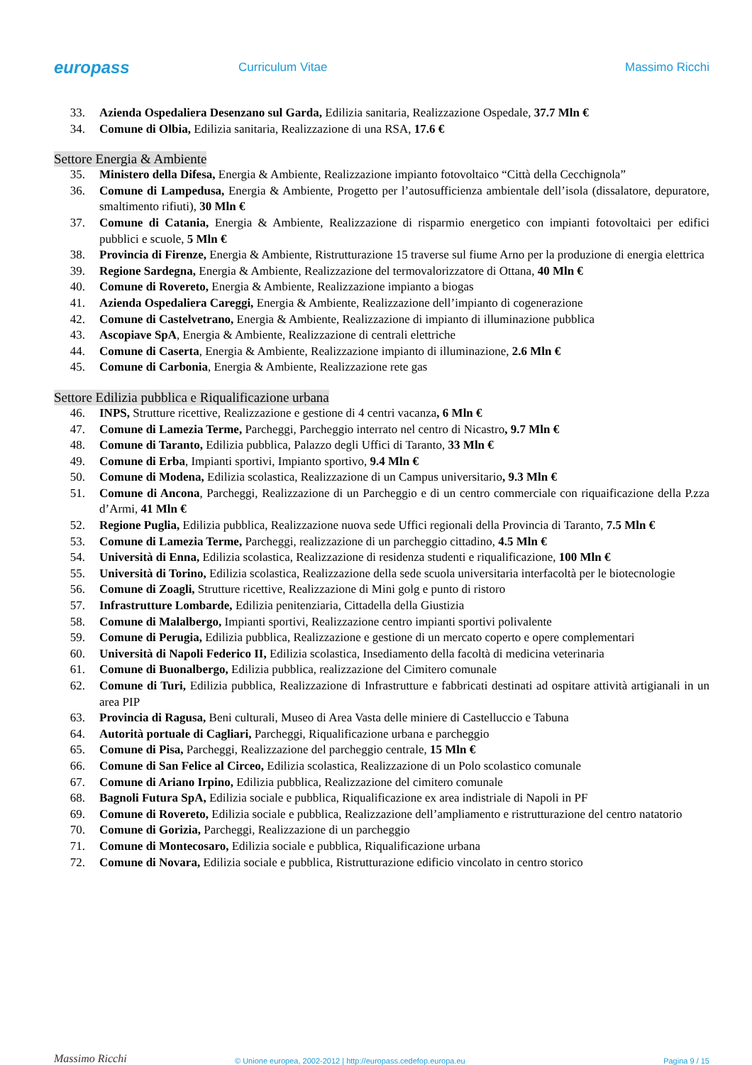europass
Curriculum Vitae Massimo Ricchi
33. Azienda Ospedaliera Desenzano sul Garda, Edilizia sanitaria, Realizzazione Ospedale, 37.7 Mln €
34. Comune di Olbia, Edilizia sanitaria, Realizzazione di una RSA, 17.6 €
Settore Energia & Ambiente
35. Ministero della Difesa, Energia & Ambiente, Realizzazione impianto fotovoltaico “Città della Cecchignola”
36. Comune di Lampedusa, Energia & Ambiente, Progetto per l’autosufficienza ambientale dell’isola (dissalatore, depuratore, smaltimento rifiuti), 30 Mln €
37. Comune di Catania, Energia & Ambiente, Realizzazione di risparmio energetico con impianti fotovoltaici per edifici pubblici e scuole, 5 Mln €
38. Provincia di Firenze, Energia & Ambiente, Ristrutturazione 15 traverse sul fiume Arno per la produzione di energia elettrica
39. Regione Sardegna, Energia & Ambiente, Realizzazione del termovalorizzatore di Ottana, 40 Mln €
40. Comune di Rovereto, Energia & Ambiente, Realizzazione impianto a biogas
41. Azienda Ospedaliera Careggi, Energia & Ambiente, Realizzazione dell’impianto di cogenerazione
42. Comune di Castelvetrano, Energia & Ambiente, Realizzazione di impianto di illuminazione pubblica
43. Ascopiave SpA, Energia & Ambiente, Realizzazione di centrali elettriche
44. Comune di Caserta, Energia & Ambiente, Realizzazione impianto di illuminazione, 2.6 Mln €
45. Comune di Carbonia, Energia & Ambiente, Realizzazione rete gas
Settore Edilizia pubblica e Riqualificazione urbana
46. INPS, Strutture ricettive, Realizzazione e gestione di 4 centri vacanza, 6 Mln €
47. Comune di Lamezia Terme, Parcheggi, Parcheggio interrato nel centro di Nicastro, 9.7 Mln €
48. Comune di Taranto, Edilizia pubblica, Palazzo degli Uffici di Taranto, 33 Mln €
49. Comune di Erba, Impianti sportivi, Impianto sportivo, 9.4 Mln €
50. Comune di Modena, Edilizia scolastica, Realizzazione di un Campus universitario, 9.3 Mln €
51. Comune di Ancona, Parcheggi, Realizzazione di un Parcheggio e di un centro commerciale con riquaificazione della P.zza d’Armi, 41 Mln €
52. Regione Puglia, Edilizia pubblica, Realizzazione nuova sede Uffici regionali della Provincia di Taranto, 7.5 Mln €
53. Comune di Lamezia Terme, Parcheggi, realizzazione di un parcheggio cittadino, 4.5 Mln €
54. Università di Enna, Edilizia scolastica, Realizzazione di residenza studenti e riqualificazione, 100 Mln €
55. Università di Torino, Edilizia scolastica, Realizzazione della sede scuola universitaria interfacoltà per le biotecnologie
56. Comune di Zoagli, Strutture ricettive, Realizzazione di Mini golg e punto di ristoro
57. Infrastrutture Lombarde, Edilizia penitenziaria, Cittadella della Giustizia
58. Comune di Malalbergo, Impianti sportivi, Realizzazione centro impianti sportivi polivalente
59. Comune di Perugia, Edilizia pubblica, Realizzazione e gestione di un mercato coperto e opere complementari
60. Università di Napoli Federico II, Edilizia scolastica, Insediamento della facoltà di medicina veterinaria
61. Comune di Buonalbergo, Edilizia pubblica, realizzazione del Cimitero comunale
62. Comune di Turi, Edilizia pubblica, Realizzazione di Infrastrutture e fabbricati destinati ad ospitare attività artigianali in un area PIP
63. Provincia di Ragusa, Beni culturali, Museo di Area Vasta delle miniere di Castelluccio e Tabuna
64. Autorità portuale di Cagliari, Parcheggi, Riqualificazione urbana e parcheggio
65. Comune di Pisa, Parcheggi, Realizzazione del parcheggio centrale, 15 Mln €
66. Comune di San Felice al Circeo, Edilizia scolastica, Realizzazione di un Polo scolastico comunale
67. Comune di Ariano Irpino, Edilizia pubblica, Realizzazione del cimitero comunale
68. Bagnoli Futura SpA, Edilizia sociale e pubblica, Riqualificazione ex area indistriale di Napoli in PF
69. Comune di Rovereto, Edilizia sociale e pubblica, Realizzazione dell’ampliamento e ristrutturazione del centro natatorio
70. Comune di Gorizia, Parcheggi, Realizzazione di un parcheggio
71. Comune di Montecosaro, Edilizia sociale e pubblica, Riqualificazione urbana
72. Comune di Novara, Edilizia sociale e pubblica, Ristrutturazione edificio vincolato in centro storico
Massimo Ricchi
© Unione europea, 2002-2012 | http://europass.cedefop.europa.eu
Pagina 9 / 15